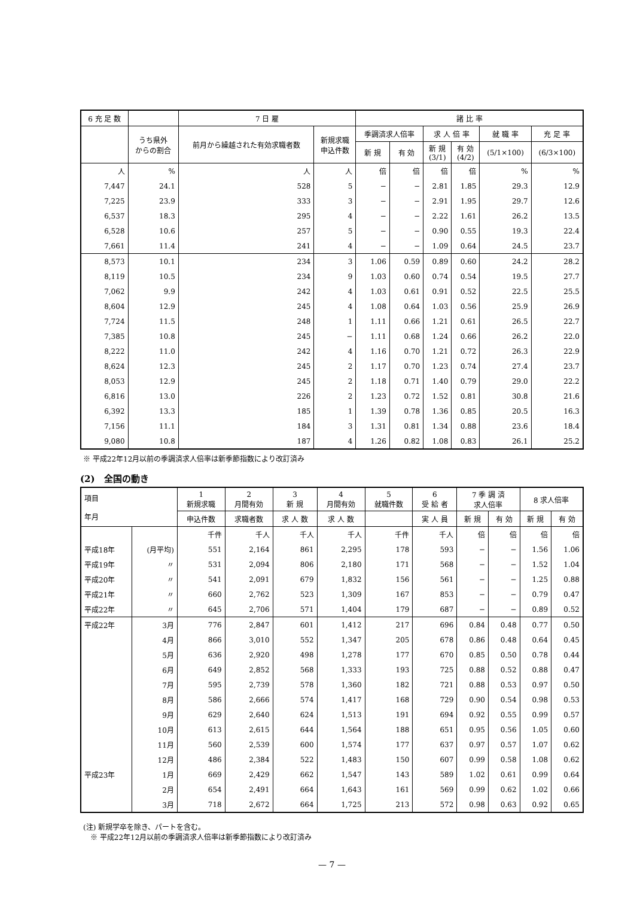| 6 充 足 数 | | 7 日 雇 | | 諸 比 率 | | | | | |
| --- | --- | --- | --- | --- | --- | --- | --- | --- | --- |
| | うち県外 からの割合 | 前月から繰越された有効求職者数 | 新規求職 申込件数 | 季調済求人倍率 | | 求 人 倍 率 | | 就 職 率 | 充 足 率 |
| | | | | 新 規 | 有 効 | 新 規 (3/1) | 有 効 (4/2) | (5/1×100) | (6/3×100) |
| 人 | % | 人 | 人 | 倍 | 倍 | 倍 | 倍 | % | % |
| 7,447 | 24.1 | 528 | 5 | − | − | 2.81 | 1.85 | 29.3 | 12.9 |
| 7,225 | 23.9 | 333 | 3 | − | − | 2.91 | 1.95 | 29.7 | 12.6 |
| 6,537 | 18.3 | 295 | 4 | − | − | 2.22 | 1.61 | 26.2 | 13.5 |
| 6,528 | 10.6 | 257 | 5 | − | − | 0.90 | 0.55 | 19.3 | 22.4 |
| 7,661 | 11.4 | 241 | 4 | − | − | 1.09 | 0.64 | 24.5 | 23.7 |
| 8,573 | 10.1 | 234 | 3 | 1.06 | 0.59 | 0.89 | 0.60 | 24.2 | 28.2 |
| 8,119 | 10.5 | 234 | 9 | 1.03 | 0.60 | 0.74 | 0.54 | 19.5 | 27.7 |
| 7,062 | 9.9 | 242 | 4 | 1.03 | 0.61 | 0.91 | 0.52 | 22.5 | 25.5 |
| 8,604 | 12.9 | 245 | 4 | 1.08 | 0.64 | 1.03 | 0.56 | 25.9 | 26.9 |
| 7,724 | 11.5 | 248 | 1 | 1.11 | 0.66 | 1.21 | 0.61 | 26.5 | 22.7 |
| 7,385 | 10.8 | 245 | − | 1.11 | 0.68 | 1.24 | 0.66 | 26.2 | 22.0 |
| 8,222 | 11.0 | 242 | 4 | 1.16 | 0.70 | 1.21 | 0.72 | 26.3 | 22.9 |
| 8,624 | 12.3 | 245 | 2 | 1.17 | 0.70 | 1.23 | 0.74 | 27.4 | 23.7 |
| 8,053 | 12.9 | 245 | 2 | 1.18 | 0.71 | 1.40 | 0.79 | 29.0 | 22.2 |
| 6,816 | 13.0 | 226 | 2 | 1.23 | 0.72 | 1.52 | 0.81 | 30.8 | 21.6 |
| 6,392 | 13.3 | 185 | 1 | 1.39 | 0.78 | 1.36 | 0.85 | 20.5 | 16.3 |
| 7,156 | 11.1 | 184 | 3 | 1.31 | 0.81 | 1.34 | 0.88 | 23.6 | 18.4 |
| 9,080 | 10.8 | 187 | 4 | 1.26 | 0.82 | 1.08 | 0.83 | 26.1 | 25.2 |
※ 平成22年12月以前の季調済求人倍率は新季節指数により改訂済み
(2)　全国の動き
| 項目 年月 | | 1 新規求職 | 2 月間有効 | 3 新 規 | 4 月間有効 | 5 就職件数 | 6 受 給 者 | 7 季 調 済 求人倍率 | | 8 求人倍率 | |
| --- | --- | --- | --- | --- | --- | --- | --- | --- | --- | --- | --- |
| | | 申込件数 | 求職者数 | 求 人 数 | 求 人 数 | | 実 人 員 | 新 規 | 有 効 | 新 規 | 有 効 |
| | | 千件 | 千人 | 千人 | 千人 | 千件 | 千人 | 倍 | 倍 | 倍 | 倍 |
| 平成18年 | (月平均) | 551 | 2,164 | 861 | 2,295 | 178 | 593 | − | − | 1.56 | 1.06 |
| 平成19年 | 〃 | 531 | 2,094 | 806 | 2,180 | 171 | 568 | − | − | 1.52 | 1.04 |
| 平成20年 | 〃 | 541 | 2,091 | 679 | 1,832 | 156 | 561 | − | − | 1.25 | 0.88 |
| 平成21年 | 〃 | 660 | 2,762 | 523 | 1,309 | 167 | 853 | − | − | 0.79 | 0.47 |
| 平成22年 | 〃 | 645 | 2,706 | 571 | 1,404 | 179 | 687 | − | − | 0.89 | 0.52 |
| 平成22年 | 3月 | 776 | 2,847 | 601 | 1,412 | 217 | 696 | 0.84 | 0.48 | 0.77 | 0.50 |
| | 4月 | 866 | 3,010 | 552 | 1,347 | 205 | 678 | 0.86 | 0.48 | 0.64 | 0.45 |
| | 5月 | 636 | 2,920 | 498 | 1,278 | 177 | 670 | 0.85 | 0.50 | 0.78 | 0.44 |
| | 6月 | 649 | 2,852 | 568 | 1,333 | 193 | 725 | 0.88 | 0.52 | 0.88 | 0.47 |
| | 7月 | 595 | 2,739 | 578 | 1,360 | 182 | 721 | 0.88 | 0.53 | 0.97 | 0.50 |
| | 8月 | 586 | 2,666 | 574 | 1,417 | 168 | 729 | 0.90 | 0.54 | 0.98 | 0.53 |
| | 9月 | 629 | 2,640 | 624 | 1,513 | 191 | 694 | 0.92 | 0.55 | 0.99 | 0.57 |
| | 10月 | 613 | 2,615 | 644 | 1,564 | 188 | 651 | 0.95 | 0.56 | 1.05 | 0.60 |
| | 11月 | 560 | 2,539 | 600 | 1,574 | 177 | 637 | 0.97 | 0.57 | 1.07 | 0.62 |
| | 12月 | 486 | 2,384 | 522 | 1,483 | 150 | 607 | 0.99 | 0.58 | 1.08 | 0.62 |
| 平成23年 | 1月 | 669 | 2,429 | 662 | 1,547 | 143 | 589 | 1.02 | 0.61 | 0.99 | 0.64 |
| | 2月 | 654 | 2,491 | 664 | 1,643 | 161 | 569 | 0.99 | 0.62 | 1.02 | 0.66 |
| | 3月 | 718 | 2,672 | 664 | 1,725 | 213 | 572 | 0.98 | 0.63 | 0.92 | 0.65 |
(注) 新規学卒を除き、パートを含む。
　※ 平成22年12月以前の季調済求人倍率は新季節指数により改訂済み
— 7 —